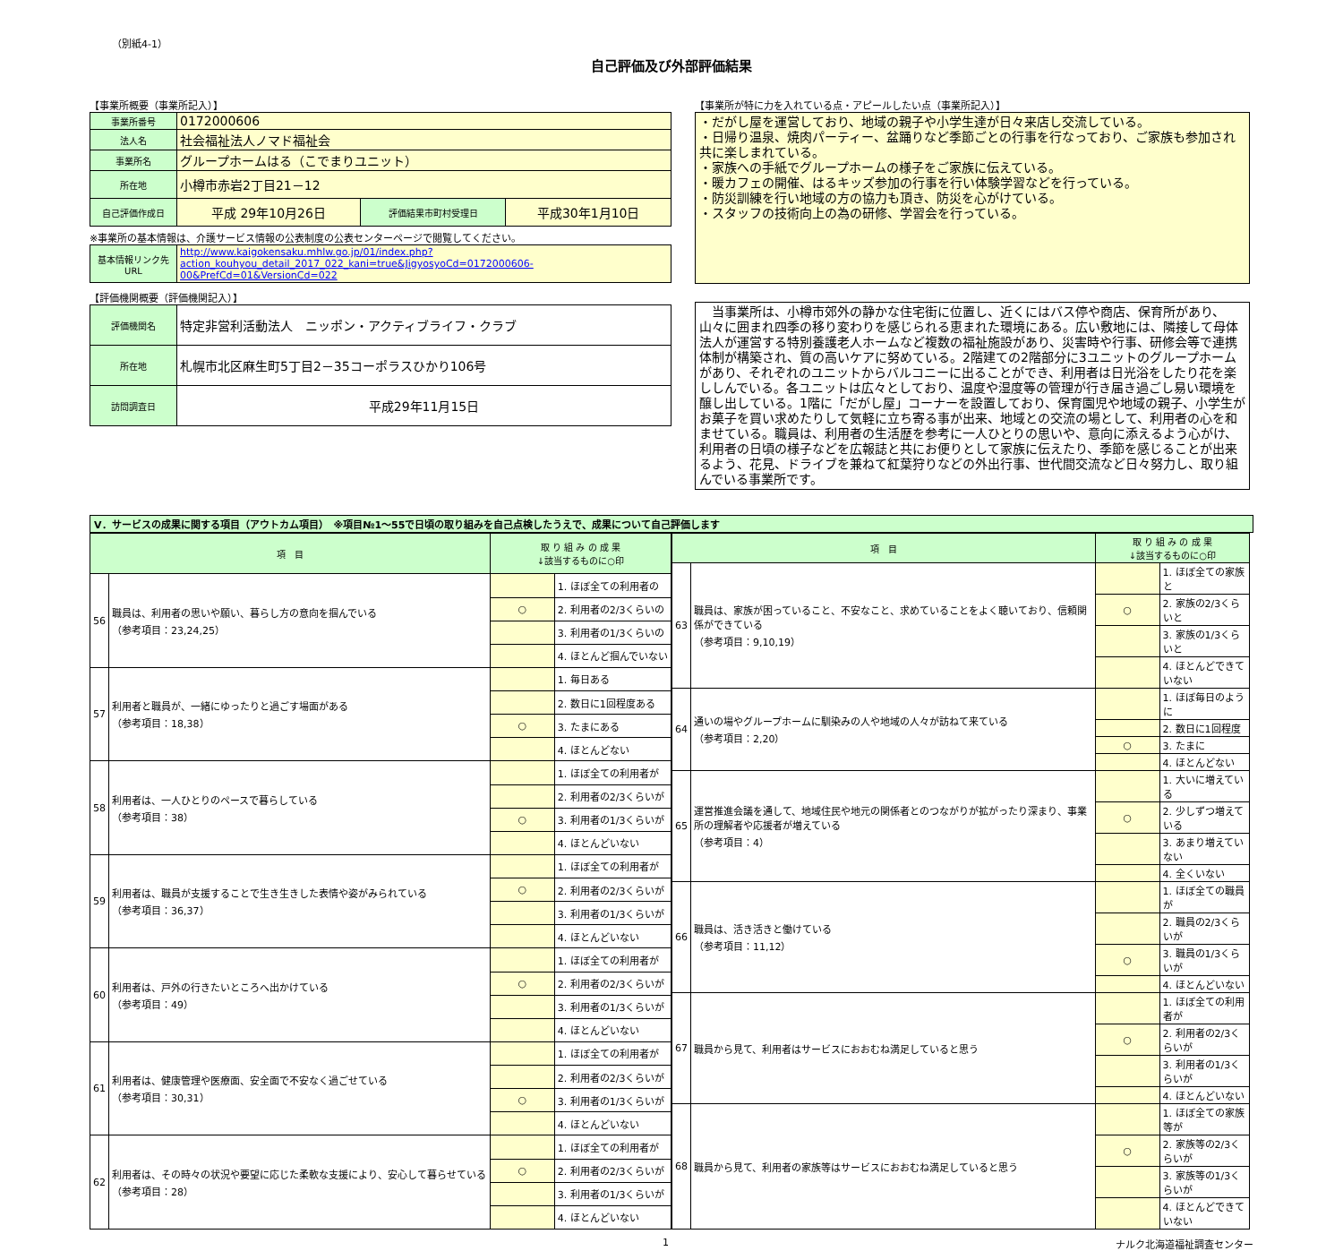（別紙4-1）
自己評価及び外部評価結果
【事業所概要（事業所記入）】
| 事業所番号 | 0172000606 | | |
| 法人名 | 社会福祉法人ノマド福祉会 | | |
| 事業所名 | グループホームはる（こでまりユニット） | | |
| 所在地 | 小樽市赤岩2丁目21－12 | | |
| 自己評価作成日 | 平成 29年10月26日 | 評価結果市町村受理日 | 平成30年1月10日 |
※事業所の基本情報は、介護サービス情報の公表制度の公表センターページで閲覧してください。
| 基本情報リンク先URL | http://www.kaigokensaku.mhlw.go.jp/01/index.php?action_kouhyou_detail_2017_022_kani=true&JigyosyoCd=0172000606-00&PrefCd=01&VersionCd=022 |
【評価機関概要（評価機関記入）】
| 評価機関名 | 特定非営利活動法人 ニッポン・アクティブライフ・クラブ |
| 所在地 | 札幌市北区麻生町5丁目2－35コーポラスひかり106号 |
| 訪問調査日 | 平成29年11月15日 |
【事業所が特に力を入れている点・アピールしたい点（事業所記入）】
・だがし屋を運営しており、地域の親子や小学生達が日々来店し交流している。
・日帰り温泉、焼肉パーティー、盆踊りなど季節ごとの行事を行なっており、ご家族も参加され共に楽しまれている。
・家族への手紙でグループホームの様子をご家族に伝えている。
・暖カフェの開催、はるキッズ参加の行事を行い体験学習などを行っている。
・防災訓練を行い地域の方の協力も頂き、防災を心がけている。
・スタッフの技術向上の為の研修、学習会を行っている。
　当事業所は、小樽市郊外の静かな住宅街に位置し、近くにはバス停や商店、保育所があり、山々に囲まれ四季の移り変わりを感じられる恵まれた環境にある。広い敷地には、隣接して母体法人が運営する特別養護老人ホームなど複数の福祉施設があり、災害時や行事、研修会等で連携体制が構築され、質の高いケアに努めている。2階建ての2階部分に3ユニットのグループホームがあり、それぞれのユニットからバルコニーに出ることができ、利用者は日光浴をしたり花を楽ししんでいる。各ユニットは広々としており、温度や湿度等の管理が行き届き過ごし易い環境を醸し出している。1階に「だがし屋」コーナーを設置しており、保育園児や地域の親子、小学生がお菓子を買い求めたりして気軽に立ち寄る事が出来、地域との交流の場として、利用者の心を和ませている。職員は、利用者の生活歴を参考に一人ひとりの思いや、意向に添えるよう心がけ、利用者の日頃の様子などを広報誌と共にお便りとして家族に伝えたり、季節を感じることが出来るよう、花見、ドライブを兼ねて紅葉狩りなどの外出行事、世代間交流など日々努力し、取り組んでいる事業所です。
Ⅴ．サービスの成果に関する項目（アウトカム項目）　※項目№1～55で日頃の取り組みを自己点検したうえで、成果について自己評価します
| 項 目 | | 取 り 組 み の 成 果 ↓該当するものに○印 | |
| --- | --- | --- | --- |
| 56 | 職員は、利用者の思いや願い、暮らし方の意向を掴んでいる （参考項目：23,24,25） | | 1. ほぼ全ての利用者の |
| | | ○ | 2. 利用者の2/3くらいの |
| | | | 3. 利用者の1/3くらいの |
| | | | 4. ほとんど掴んでいない |
| 57 | 利用者と職員が、一緒にゆったりと過ごす場面がある （参考項目：18,38） | | 1. 毎日ある |
| | | | 2. 数日に1回程度ある |
| | | ○ | 3. たまにある |
| | | | 4. ほとんどない |
| 58 | 利用者は、一人ひとりのペースで暮らしている （参考項目：38） | | 1. ほぼ全ての利用者が |
| | | | 2. 利用者の2/3くらいが |
| | | ○ | 3. 利用者の1/3くらいが |
| | | | 4. ほとんどいない |
| 59 | 利用者は、職員が支援することで生き生きした表情や姿がみられている （参考項目：36,37） | | 1. ほぼ全ての利用者が |
| | | ○ | 2. 利用者の2/3くらいが |
| | | | 3. 利用者の1/3くらいが |
| | | | 4. ほとんどいない |
| 60 | 利用者は、戸外の行きたいところへ出かけている （参考項目：49） | | 1. ほぼ全ての利用者が |
| | | ○ | 2. 利用者の2/3くらいが |
| | | | 3. 利用者の1/3くらいが |
| | | | 4. ほとんどいない |
| 61 | 利用者は、健康管理や医療面、安全面で不安なく過ごせている （参考項目：30,31） | | 1. ほぼ全ての利用者が |
| | | | 2. 利用者の2/3くらいが |
| | | ○ | 3. 利用者の1/3くらいが |
| | | | 4. ほとんどいない |
| 62 | 利用者は、その時々の状況や要望に応じた柔軟な支援により、安心して暮らせている （参考項目：28） | | 1. ほぼ全ての利用者が |
| | | ○ | 2. 利用者の2/3くらいが |
| | | | 3. 利用者の1/3くらいが |
| | | | 4. ほとんどいない |
| 項 目 | | 取 り 組 み の 成 果 ↓該当するものに○印 | |
| --- | --- | --- | --- |
| 63 | 職員は、家族が困っていること、不安なこと、求めていることをよく聴いており、信頼関係ができている （参考項目：9,10,19） | | 1. ほぼ全ての家族と |
| | | ○ | 2. 家族の2/3くらいと |
| | | | 3. 家族の1/3くらいと |
| | | | 4. ほとんどできていない |
| 64 | 通いの場やグループホームに馴染みの人や地域の人々が訪ねて来ている （参考項目：2,20） | | 1. ほぼ毎日のように |
| | | | 2. 数日に1回程度 |
| | | ○ | 3. たまに |
| | | | 4. ほとんどない |
| 65 | 運営推進会議を通して、地域住民や地元の関係者とのつながりが拡がったり深まり、事業所の理解者や応援者が増えている （参考項目：4） | | 1. 大いに増えている |
| | | ○ | 2. 少しずつ増えている |
| | | | 3. あまり増えていない |
| | | | 4. 全くいない |
| 66 | 職員は、活き活きと働けている （参考項目：11,12） | | 1. ほぼ全ての職員が |
| | | | 2. 職員の2/3くらいが |
| | | ○ | 3. 職員の1/3くらいが |
| | | | 4. ほとんどいない |
| 67 | 職員から見て、利用者はサービスにおおむね満足していると思う | | 1. ほぼ全ての利用者が |
| | | ○ | 2. 利用者の2/3くらいが |
| | | | 3. 利用者の1/3くらいが |
| | | | 4. ほとんどいない |
| 68 | 職員から見て、利用者の家族等はサービスにおおむね満足していると思う | | 1. ほぼ全ての家族等が |
| | | ○ | 2. 家族等の2/3くらいが |
| | | | 3. 家族等の1/3くらいが |
| | | | 4. ほとんどできていない |
1 ナルク北海道福祉調査センター